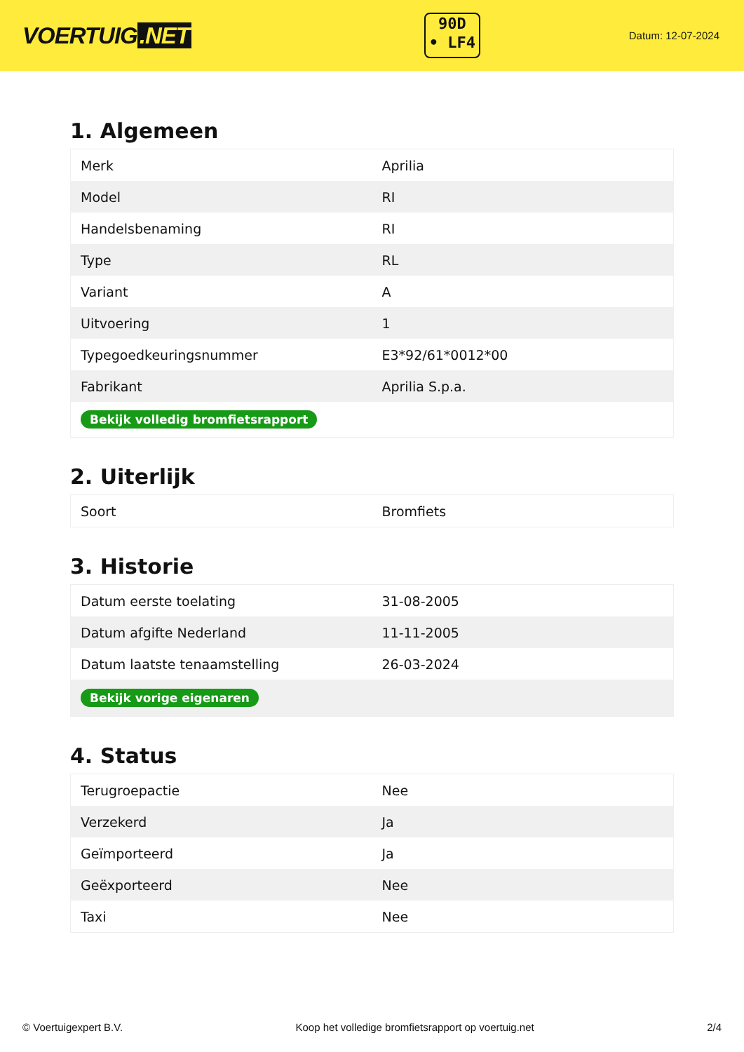VOERTUIG.NET
90D
• LF4
Datum: 12-07-2024
1. Algemeen
| Merk | Aprilia |
| Model | RI |
| Handelsbenaming | RI |
| Type | RL |
| Variant | A |
| Uitvoering | 1 |
| Typegoedkeuringsnummer | E3*92/61*0012*00 |
| Fabrikant | Aprilia S.p.a. |
| Bekijk volledig bromfietsrapport | |
2. Uiterlijk
| Soort | Bromfiets |
3. Historie
| Datum eerste toelating | 31-08-2005 |
| Datum afgifte Nederland | 11-11-2005 |
| Datum laatste tenaamstelling | 26-03-2024 |
| Bekijk vorige eigenaren | |
4. Status
| Terugroepactie | Nee |
| Verzekerd | Ja |
| Geïmporteerd | Ja |
| Geëxporteerd | Nee |
| Taxi | Nee |
© Voertuigexpert B.V. Koop het volledige bromfietsrapport op voertuig.net 2/4